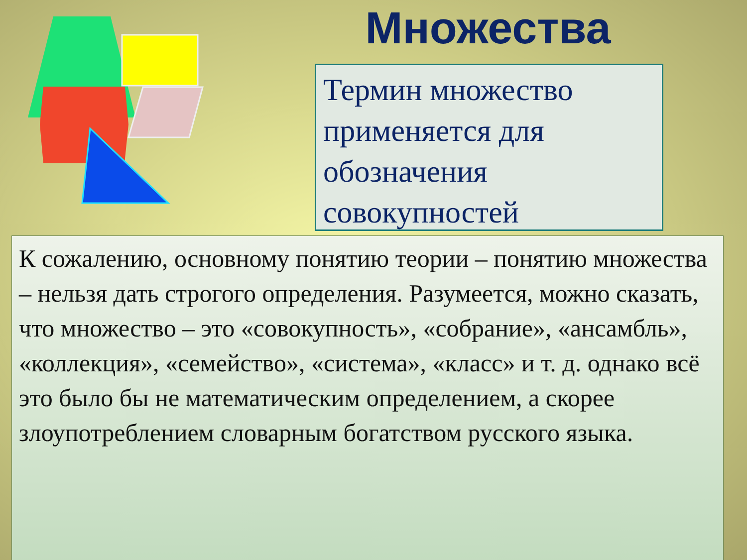Множества
Термин множество применяется для обозначения совокупностей
К сожалению, основному понятию теории – понятию множества – нельзя дать строгого определения. Разумеется, можно сказать, что множество – это «совокупность», «собрание», «ансамбль», «коллекция», «семейство», «система», «класс» и т. д. однако всё это было бы не математическим определением, а скорее злоупотреблением словарным богатством русского языка.